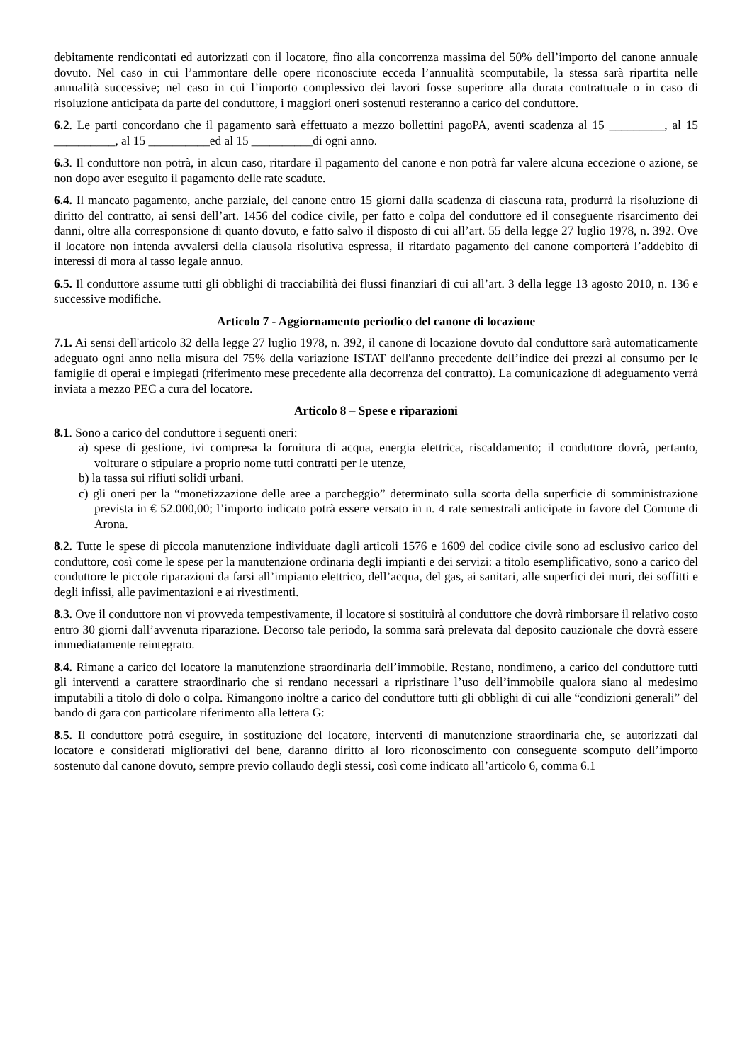debitamente rendicontati ed autorizzati con il locatore, fino alla concorrenza massima del 50% dell’importo del canone annuale dovuto. Nel caso in cui l’ammontare delle opere riconosciute ecceda l’annualità scomputabile, la stessa sarà ripartita nelle annualità successive; nel caso in cui l’importo complessivo dei lavori fosse superiore alla durata contrattuale o in caso di risoluzione anticipata da parte del conduttore, i maggiori oneri sostenuti resteranno a carico del conduttore.
6.2. Le parti concordano che il pagamento sarà effettuato a mezzo bollettini pagoPA, aventi scadenza al 15 _________, al 15 __________, al 15 __________ed al 15 __________di ogni anno.
6.3. Il conduttore non potrà, in alcun caso, ritardare il pagamento del canone e non potrà far valere alcuna eccezione o azione, se non dopo aver eseguito il pagamento delle rate scadute.
6.4. Il mancato pagamento, anche parziale, del canone entro 15 giorni dalla scadenza di ciascuna rata, produrrà la risoluzione di diritto del contratto, ai sensi dell’art. 1456 del codice civile, per fatto e colpa del conduttore ed il conseguente risarcimento dei danni, oltre alla corresponsione di quanto dovuto, e fatto salvo il disposto di cui all’art. 55 della legge 27 luglio 1978, n. 392. Ove il locatore non intenda avvalersi della clausola risolutiva espressa, il ritardato pagamento del canone comporterà l’addebito di interessi di mora al tasso legale annuo.
6.5. Il conduttore assume tutti gli obblighi di tracciabilità dei flussi finanziari di cui all’art. 3 della legge 13 agosto 2010, n. 136 e successive modifiche.
Articolo 7 - Aggiornamento periodico del canone di locazione
7.1. Ai sensi dell'articolo 32 della legge 27 luglio 1978, n. 392, il canone di locazione dovuto dal conduttore sarà automaticamente adeguato ogni anno nella misura del 75% della variazione ISTAT dell'anno precedente dell’indice dei prezzi al consumo per le famiglie di operai e impiegati (riferimento mese precedente alla decorrenza del contratto). La comunicazione di adeguamento verrà inviata a mezzo PEC a cura del locatore.
Articolo 8 – Spese e riparazioni
8.1. Sono a carico del conduttore i seguenti oneri:
a) spese di gestione, ivi compresa la fornitura di acqua, energia elettrica, riscaldamento; il conduttore dovrà, pertanto, volturare o stipulare a proprio nome tutti contratti per le utenze,
b) la tassa sui rifiuti solidi urbani.
c) gli oneri per la “monetizzazione delle aree a parcheggio” determinato sulla scorta della superficie di somministrazione prevista in € 52.000,00; l’importo indicato potrà essere versato in n. 4 rate semestrali anticipate in favore del Comune di Arona.
8.2. Tutte le spese di piccola manutenzione individuate dagli articoli 1576 e 1609 del codice civile sono ad esclusivo carico del conduttore, così come le spese per la manutenzione ordinaria degli impianti e dei servizi: a titolo esemplificativo, sono a carico del conduttore le piccole riparazioni da farsi all’impianto elettrico, dell’acqua, del gas, ai sanitari, alle superfici dei muri, dei soffitti e degli infissi, alle pavimentazioni e ai rivestimenti.
8.3. Ove il conduttore non vi provveda tempestivamente, il locatore si sostituirà al conduttore che dovrà rimborsare il relativo costo entro 30 giorni dall’avvenuta riparazione. Decorso tale periodo, la somma sarà prelevata dal deposito cauzionale che dovrà essere immediatamente reintegrato.
8.4. Rimane a carico del locatore la manutenzione straordinaria dell’immobile. Restano, nondimeno, a carico del conduttore tutti gli interventi a carattere straordinario che si rendano necessari a ripristinare l’uso dell’immobile qualora siano al medesimo imputabili a titolo di dolo o colpa. Rimangono inoltre a carico del conduttore tutti gli obblighi dì cui alle “condizioni generali” del bando di gara con particolare riferimento alla lettera G:
8.5. Il conduttore potrà eseguire, in sostituzione del locatore, interventi di manutenzione straordinaria che, se autorizzati dal locatore e considerati migliorativi del bene, daranno diritto al loro riconoscimento con conseguente scomputo dell’importo sostenuto dal canone dovuto, sempre previo collaudo degli stessi, così come indicato all’articolo 6, comma 6.1